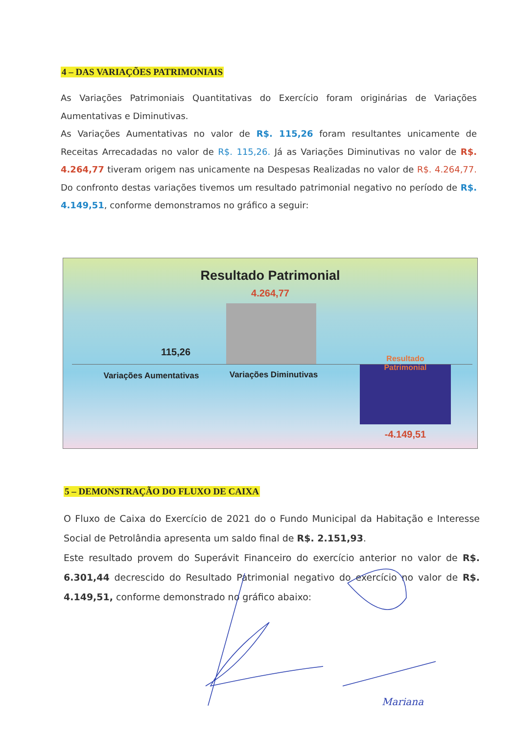4 – DAS VARIAÇÕES PATRIMONIAIS
As Variações Patrimoniais Quantitativas do Exercício foram originárias de Variações Aumentativas e Diminutivas.
As Variações Aumentativas no valor de R$. 115,26 foram resultantes unicamente de Receitas Arrecadadas no valor de R$. 115,26. Já as Variações Diminutivas no valor de R$. 4.264,77 tiveram origem nas unicamente na Despesas Realizadas no valor de R$. 4.264,77. Do confronto destas variações tivemos um resultado patrimonial negativo no período de R$. 4.149,51, conforme demonstramos no gráfico a seguir:
Resultado Patrimonial
4.264,77
115,26
Variações Aumentativas Variações Diminutivas
Resultado
Patrimonial
-4.149,51
5 – DEMONSTRAÇÃO DO FLUXO DE CAIXA
O Fluxo de Caixa do Exercício de 2021 do o Fundo Municipal da Habitação e Interesse Social de Petrolândia apresenta um saldo final de R$. 2.151,93.
Este resultado provem do Superávit Financeiro do exercício anterior no valor de R$. 6.301,44 decrescido do Resultado Patrimonial negativo do exercício no valor de R$. 4.149,51, conforme demonstrado no gráfico abaixo:
Mariana